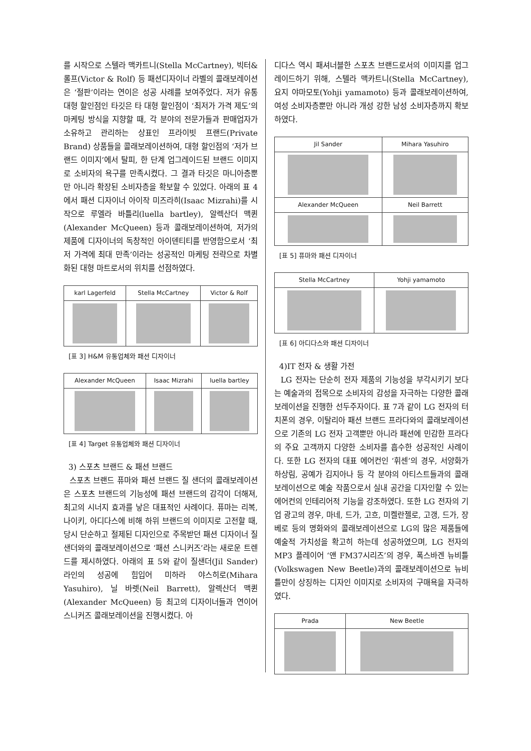를 시작으로 스텔라 맥카트니(Stella McCartney), 빅터&롤프(Victor & Rolf) 등 패션디자이너 라벨의 콜래보레이션은 ‘절판’이라는 연이은 성공 사례를 보여주었다. 저가 유통 대형 할인점인 타깃은 타 대형 할인점이 ‘최저가 가격 제도’의 마케팅 방식을 지향할 때, 각 분야의 전문가들과 판매업자가 소유하고 관리하는 상표인 프라이빗 프랜드(Private Brand) 상품들을 콜래보레이션하여, 대형 할인점의 ‘저가 브랜드 이미지’에서 탈피, 한 단계 업그레이드된 브랜드 이미지로 소비자의 욕구를 만족시켰다. 그 결과 타깃은 마니아층뿐만 아니라 확장된 소비자층을 확보할 수 있었다. 아래의 표 4에서 패션 디자이너 아이작 미즈라히(Isaac Mizrahi)를 시작으로 루엘라 바틀리(luella bartley), 알렉산더 맥퀸(Alexander McQueen) 등과 콜래보레이션하여, 저가의 제품에 디자이너의 독창적인 아이덴티티를 반영함으로서 ‘최저 가격에 최대 만족’이라는 성공적인 마케팅 전략으로 차별화된 대형 마트로서의 위치를 선점하였다.
| karl Lagerfeld | Stella McCartney | Victor & Rolf |
| --- | --- | --- |
[표 3] H&M 유통업체와 패션 디자이너
| Alexander McQueen | Isaac Mizrahi | luella bartley |
| --- | --- | --- |
[표 4] Target 유통업체와 패션 디자이너
3) 스포츠 브랜드 & 패션 브랜드
스포츠 브랜드 퓨마와 패션 브랜드 질 샌더의 콜래보레이션은 스포츠 브랜드의 기능성에 패션 브랜드의 감각이 더해져, 최고의 시너지 효과를 낳은 대표적인 사례이다. 퓨마는 리복, 나이키, 아디다스에 비해 하위 브랜드의 이미지로 고전할 때, 당시 단순하고 절제된 디자인으로 주목받던 패션 디자이너 질 샌더와의 콜래보레이션으로 ‘패션 스니커즈’라는 새로운 트렌드를 제시하였다. 아래의 표 5와 같이 질샌더(Jil Sander) 라인의 성공에 힘입어 미하라 야스히로(Mihara Yasuhiro), 닐 바렛(Neil Barrett), 알렉산더 맥퀸(Alexander McQueen) 등 최고의 디자이너들과 연이어 스니커즈 콜래보레이션을 진행시켰다. 아
디다스 역시 패셔너블한 스포츠 브랜드로서의 이미지를 업그레이드하기 위해, 스텔라 맥카트니(Stella McCartney), 요지 야마모토(Yohji yamamoto) 등과 콜래보레이션하여, 여성 소비자층뿐만 아니라 개성 강한 남성 소비자층까지 확보하였다.
| Jil Sander | Mihara Yasuhiro |
| --- | --- |
| Alexander McQueen | Neil Barrett |
[표 5] 퓨마와 패션 디자이너
| Stella McCartney | Yohji yamamoto |
| --- | --- |
[표 6] 아디다스와 패션 디자이너
4)IT 전자 & 생활 가전
LG 전자는 단순히 전자 제품의 기능성을 부각시키기 보다는 예술과의 접목으로 소비자의 감성을 자극하는 다양한 콜래보레이션을 진행한 선두주자이다. 표 7과 같이 LG 전자의 터치폰의 경우, 이탈리아 패션 브랜드 프라다와의 콜래보레이션으로 기존의 LG 전자 고객뿐만 아니라 패션에 민감한 프라다의 주요 고객까지 다양한 소비자를 흡수한 성공적인 사례이다. 또한 LG 전자의 대표 에어컨인 ‘휘센’의 경우, 서양화가 하상림, 공예가 김지아나 등 각 분야의 아티스트들과의 콜래보레이션으로 예술 작품으로서 실내 공간을 디자인할 수 있는 에어컨의 인테리어적 기능을 강조하였다. 또한 LG 전자의 기업 광고의 경우, 마네, 드가, 고흐, 미켈란젤로, 고갱, 드가, 장 베로 등의 명화와의 콜래보레이션으로 LG의 많은 제품들에 예술적 가치성을 확고히 하는데 성공하였으며, LG 전자의 MP3 플레이어 ‘앤 FM37시리즈’의 경우, 폭스바겐 뉴비틀(Volkswagen New Beetle)과의 콜래보레이션으로 뉴비틀만이 상징하는 디자인 이미지로 소비자의 구매욕을 자극하였다.
| Prada | New Beetle |
| --- | --- |